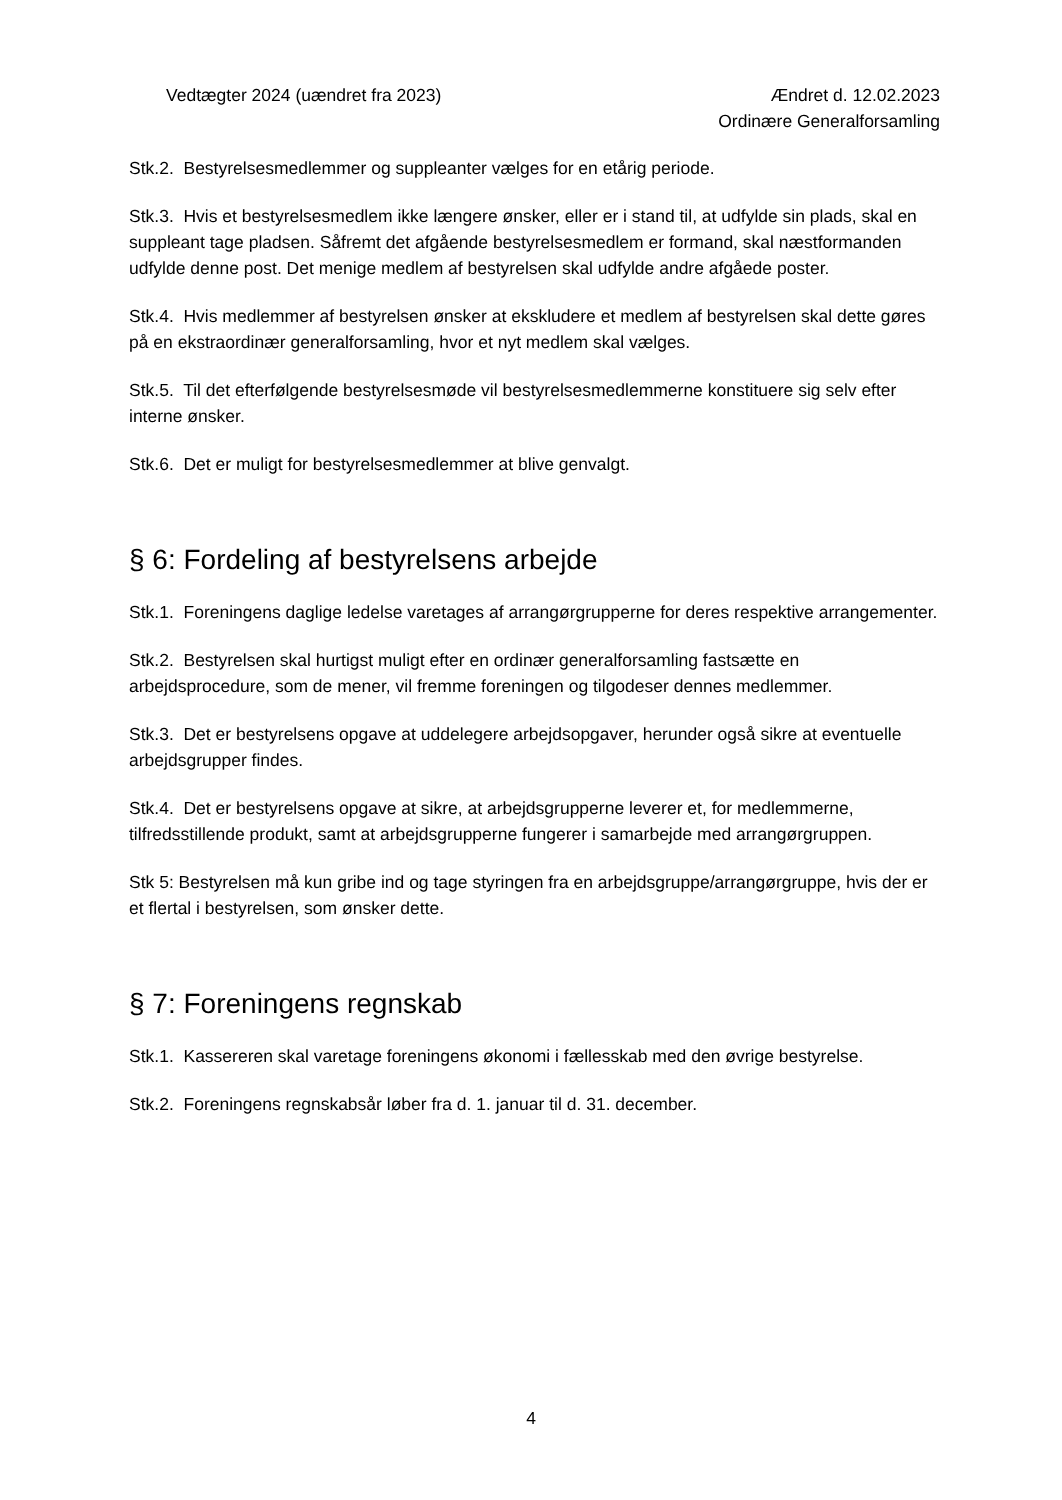Vedtægter 2024 (uændret fra 2023)
Ændret d. 12.02.2023
Ordinære Generalforsamling
Stk.2. Bestyrelsesmedlemmer og suppleanter vælges for en etårig periode.
Stk.3. Hvis et bestyrelsesmedlem ikke længere ønsker, eller er i stand til, at udfylde sin plads, skal en suppleant tage pladsen. Såfremt det afgående bestyrelsesmedlem er formand, skal næstformanden udfylde denne post. Det menige medlem af bestyrelsen skal udfylde andre afgåede poster.
Stk.4. Hvis medlemmer af bestyrelsen ønsker at ekskludere et medlem af bestyrelsen skal dette gøres på en ekstraordinær generalforsamling, hvor et nyt medlem skal vælges.
Stk.5. Til det efterfølgende bestyrelsesmøde vil bestyrelsesmedlemmerne konstituere sig selv efter interne ønsker.
Stk.6. Det er muligt for bestyrelsesmedlemmer at blive genvalgt.
§ 6: Fordeling af bestyrelsens arbejde
Stk.1. Foreningens daglige ledelse varetages af arrangørgrupperne for deres respektive arrangementer.
Stk.2. Bestyrelsen skal hurtigst muligt efter en ordinær generalforsamling fastsætte en arbejdsprocedure, som de mener, vil fremme foreningen og tilgodeser dennes medlemmer.
Stk.3. Det er bestyrelsens opgave at uddelegere arbejdsopgaver, herunder også sikre at eventuelle arbejdsgrupper findes.
Stk.4. Det er bestyrelsens opgave at sikre, at arbejdsgrupperne leverer et, for medlemmerne, tilfredsstillende produkt, samt at arbejdsgrupperne fungerer i samarbejde med arrangørgruppen.
Stk 5: Bestyrelsen må kun gribe ind og tage styringen fra en arbejdsgruppe/arrangørgruppe, hvis der er et flertal i bestyrelsen, som ønsker dette.
§ 7: Foreningens regnskab
Stk.1. Kassereren skal varetage foreningens økonomi i fællesskab med den øvrige bestyrelse.
Stk.2. Foreningens regnskabsår løber fra d. 1. januar til d. 31. december.
4